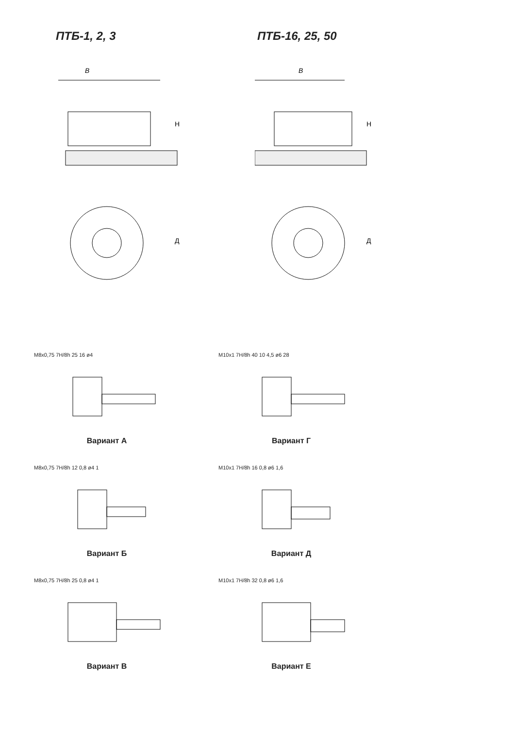ПТБ-1, 2, 3
В
Н
Д
ПТБ-16, 25, 50
В
Н
Д
M8x0,75 7H/8h 25 16 ø4
Вариант А
M8x0,75 7H/8h 12 0,8 ø4 1
Вариант Б
M8x0,75 7H/8h 25 0,8 ø4 1
Вариант В
M10x1 7H/8h 40 10 4,5 ø6 28
Вариант Г
M10x1 7H/8h 16 0,8 ø6 1,6
Вариант Д
M10x1 7H/8h 32 0,8 ø6 1,6
Вариант Е